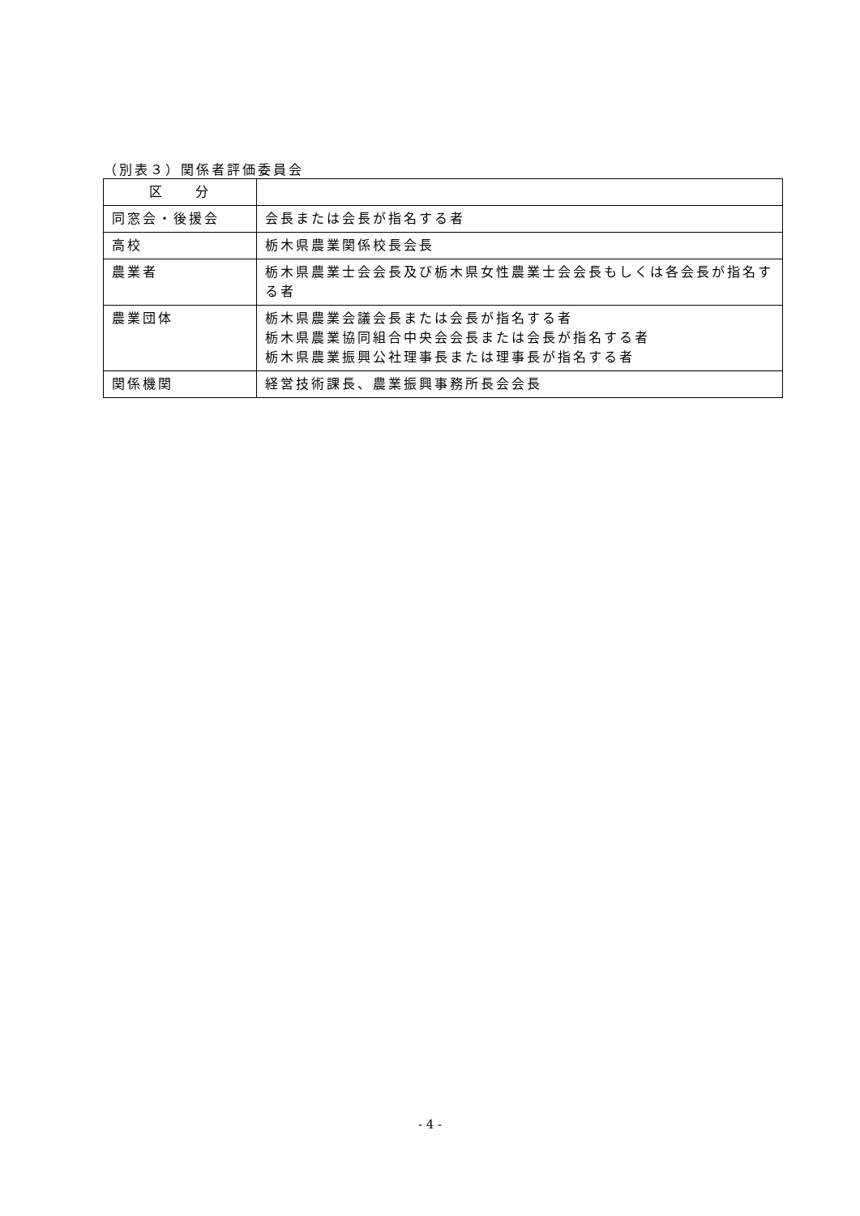（別表３）関係者評価委員会
| 区 分 | |
| --- | --- |
| 同窓会・後援会 | 会長または会長が指名する者 |
| 高校 | 栃木県農業関係校長会長 |
| 農業者 | 栃木県農業士会会長及び栃木県女性農業士会会長もしくは各会長が指名する者 |
| 農業団体 | 栃木県農業会議会長または会長が指名する者 栃木県農業協同組合中央会会長または会長が指名する者 栃木県農業振興公社理事長または理事長が指名する者 |
| 関係機関 | 経営技術課長、農業振興事務所長会会長 |
- 4 -